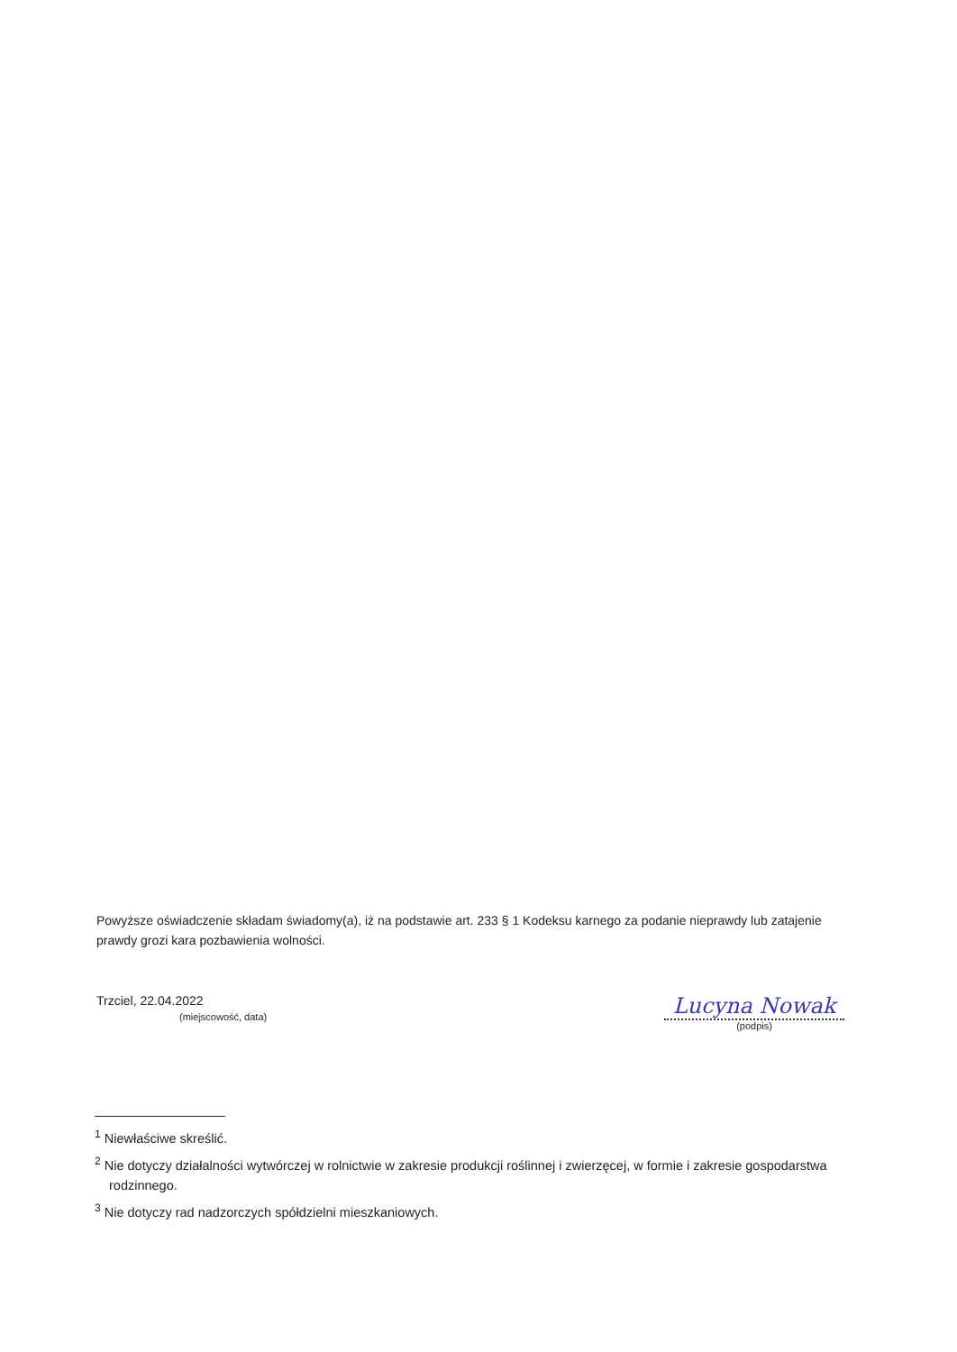Powyższe oświadczenie składam świadomy(a), iż na podstawie art. 233 § 1 Kodeksu karnego za podanie nieprawdy lub zatajenie prawdy grozi kara pozbawienia wolności.
Trzciel, 22.04.2022
(miejscowość, data)
Lucyna Nowak
(podpis)
<sup>1</sup> Niewłaściwe skreślić.
<sup>2</sup> Nie dotyczy działalności wytwórczej w rolnictwie w zakresie produkcji roślinnej i zwierzęcej, w formie i zakresie gospodarstwa rodzinnego.
<sup>3</sup> Nie dotyczy rad nadzorczych spółdzielni mieszkaniowych.